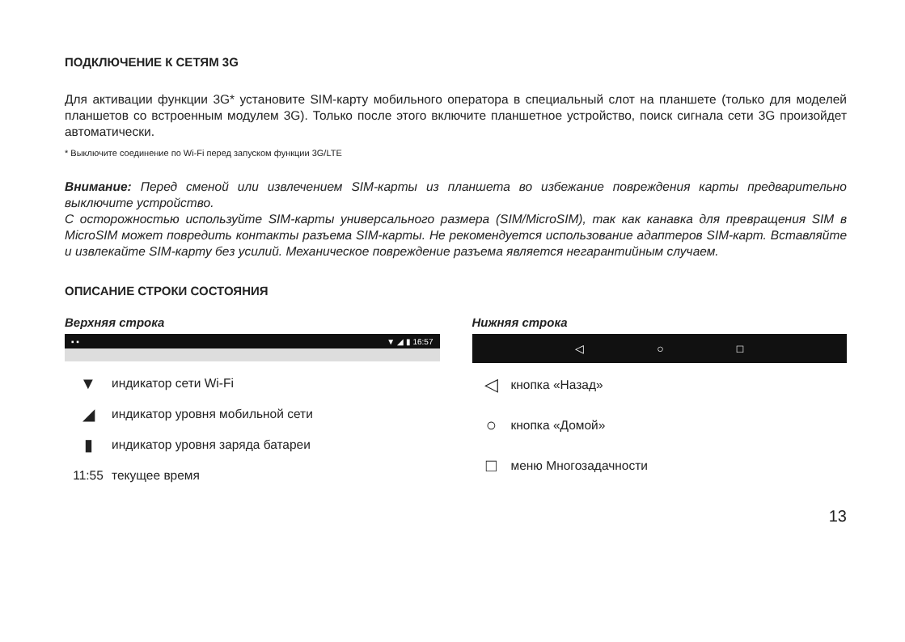ПОДКЛЮЧЕНИЕ К СЕТЯМ 3G
Для активации функции 3G* установите SIM-карту мобильного оператора в специальный слот на планшете (только для моделей планшетов со встроенным модулем 3G). Только после этого включите планшетное устройство, поиск сигнала сети 3G произойдет автоматически.
* Выключите соединение по Wi-Fi перед запуском функции 3G/LTE
Внимание: Перед сменой или извлечением SIM-карты из планшета во избежание повреждения карты предварительно выключите устройство.
С осторожностью используйте SIM-карты универсального размера (SIM/MicroSIM), так как канавка для превращения SIM в MicroSIM может повредить контакты разъема SIM-карты. Не рекомендуется использование адаптеров SIM-карт. Вставляйте и извлекайте SIM-карту без усилий. Механическое повреждение разъема является негарантийным случаем.
ОПИСАНИЕ СТРОКИ СОСТОЯНИЯ
Верхняя строка
▪ ▪ ▼ ◢ ▮ 16:57
▼ индикатор сети Wi-Fi
◢ индикатор уровня мобильной сети
▮ индикатор уровня заряда батареи
11:55 текущее время
Нижняя строка
◁ ○ □
◁ кнопка «Назад»
○ кнопка «Домой»
□ меню Многозадачности
13